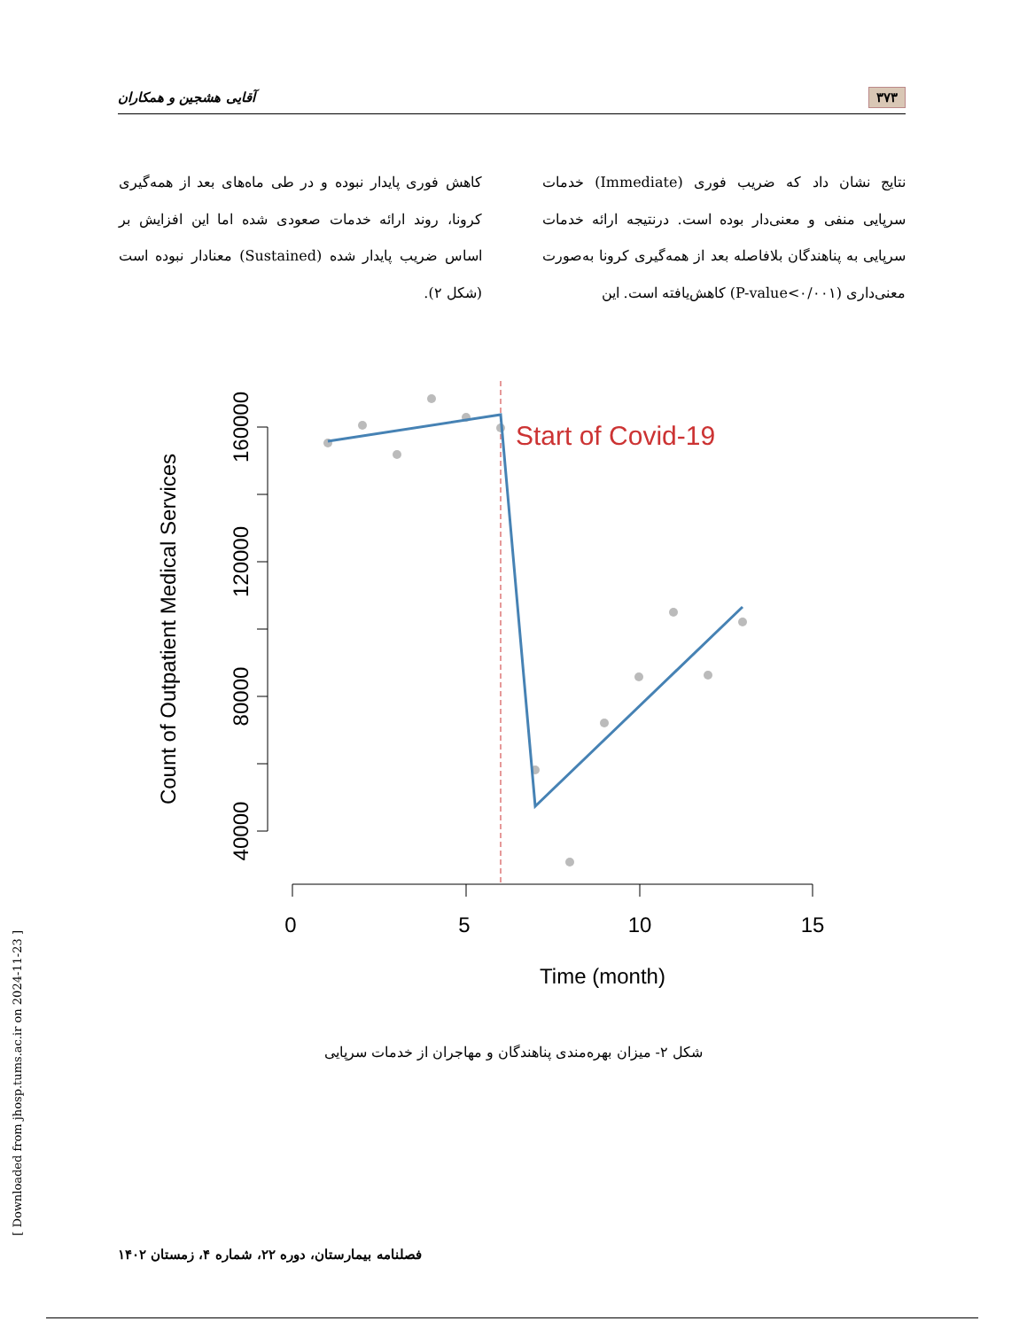۳۷۳ آقایی هشجین و همکاران
نتایج نشان داد که ضریب فوری (Immediate) خدمات سرپایی منفی و معنی‌دار بوده است. درنتیجه ارائه خدمات سرپایی به پناهندگان بلافاصله بعد از همه‌گیری کرونا به‌صورت معنی‌داری (P-value<۰/۰۰۱) کاهش‌یافته است. این
کاهش فوری پایدار نبوده و در طی ماه‌های بعد از همه‌گیری کرونا، روند ارائه خدمات صعودی شده اما این افزایش بر اساس ضریب پایدار شده (Sustained) معنادار نبوده است (شکل ۲).
160000
120000
80000
40000
Count of Outpatient Medical Services
0
5
10
15
Time (month)
Start of Covid-19
شکل ۲- میزان بهره‌مندی پناهندگان و مهاجران از خدمات سرپایی
فصلنامه بیمارستان، دوره ۲۲، شماره ۴، زمستان ۱۴۰۲
[ Downloaded from jhosp.tums.ac.ir on 2024-11-23 ]